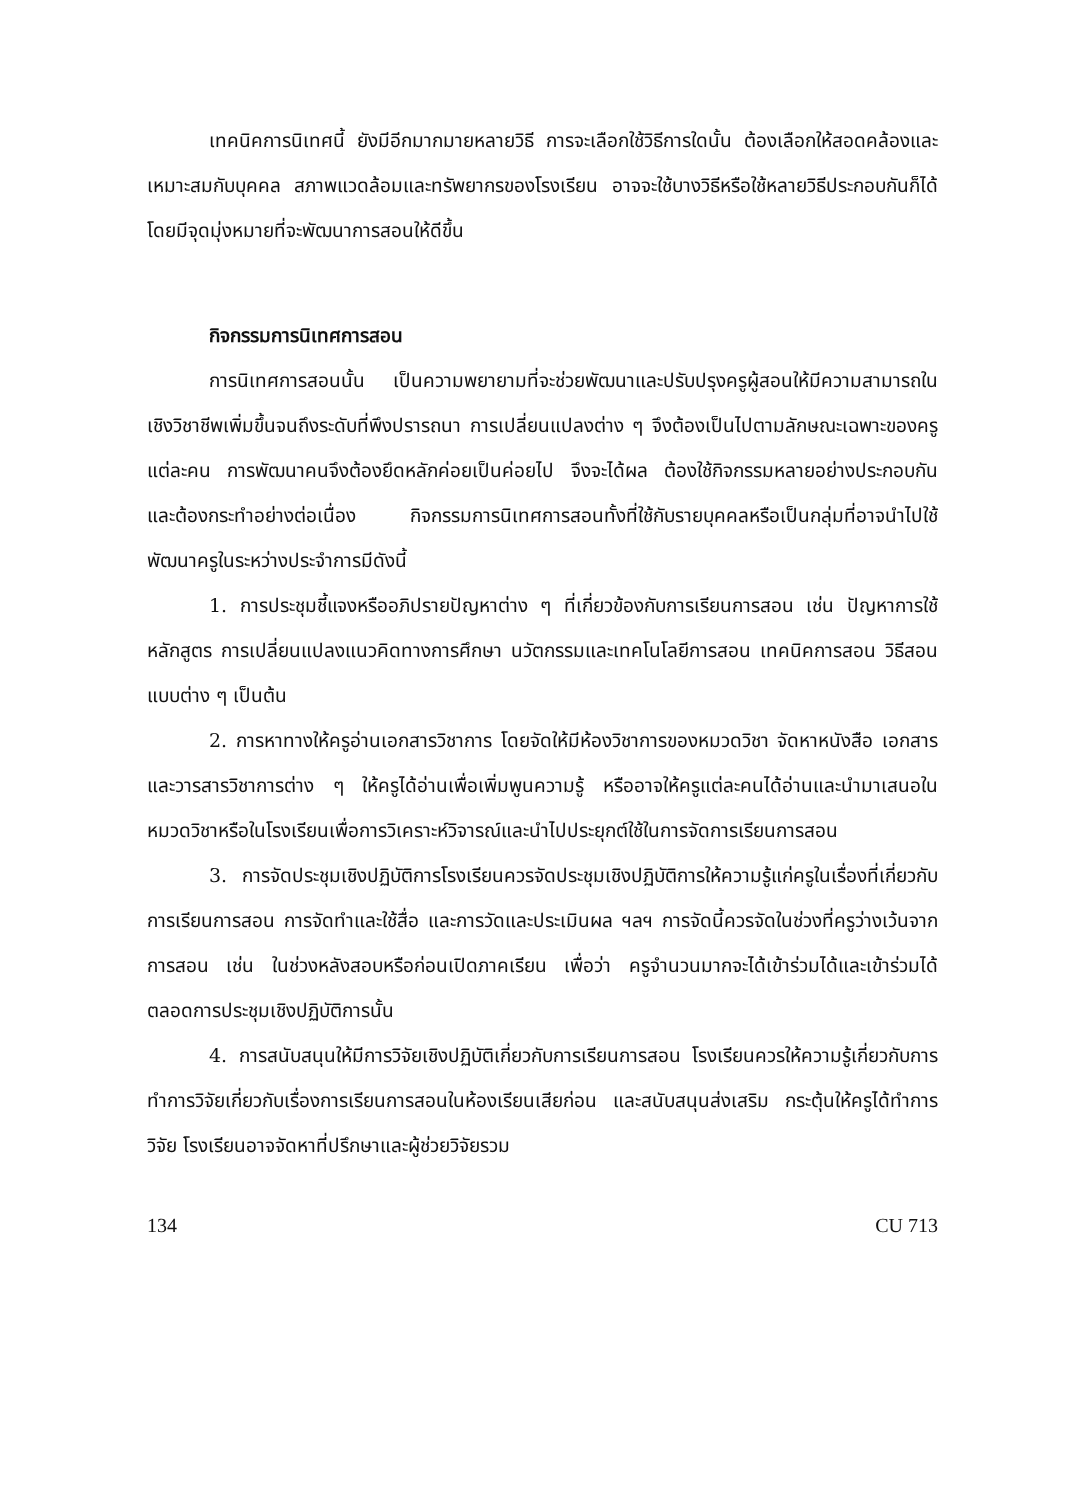เทคนิคการนิเทศนี้ ยังมีอีกมากมายหลายวิธี การจะเลือกใช้วิธีการใดนั้น ต้องเลือกให้สอดคล้องและเหมาะสมกับบุคคล สภาพแวดล้อมและทรัพยากรของโรงเรียน อาจจะใช้บางวิธีหรือใช้หลายวิธีประกอบกันก็ได้ โดยมีจุดมุ่งหมายที่จะพัฒนาการสอนให้ดีขึ้น
กิจกรรมการนิเทศการสอน
การนิเทศการสอนนั้น เป็นความพยายามที่จะช่วยพัฒนาและปรับปรุงครูผู้สอนให้มีความสามารถในเชิงวิชาชีพเพิ่มขึ้นจนถึงระดับที่พึงปรารถนา การเปลี่ยนแปลงต่าง ๆ จึงต้องเป็นไปตามลักษณะเฉพาะของครูแต่ละคน การพัฒนาคนจึงต้องยึดหลักค่อยเป็นค่อยไป จึงจะได้ผล ต้องใช้กิจกรรมหลายอย่างประกอบกัน และต้องกระทำอย่างต่อเนื่อง กิจกรรมการนิเทศการสอนทั้งที่ใช้กับรายบุคคลหรือเป็นกลุ่มที่อาจนำไปใช้พัฒนาครูในระหว่างประจำการมีดังนี้
1. การประชุมชี้แจงหรืออภิปรายปัญหาต่าง ๆ ที่เกี่ยวข้องกับการเรียนการสอน เช่น ปัญหาการใช้หลักสูตร การเปลี่ยนแปลงแนวคิดทางการศึกษา นวัตกรรมและเทคโนโลยีการสอน เทคนิคการสอน วิธีสอนแบบต่าง ๆ เป็นต้น
2. การหาทางให้ครูอ่านเอกสารวิชาการ โดยจัดให้มีห้องวิชาการของหมวดวิชา จัดหาหนังสือ เอกสาร และวารสารวิชาการต่าง ๆ ให้ครูได้อ่านเพื่อเพิ่มพูนความรู้ หรืออาจให้ครูแต่ละคนได้อ่านและนำมาเสนอในหมวดวิชาหรือในโรงเรียนเพื่อการวิเคราะห์วิจารณ์และนำไปประยุกต์ใช้ในการจัดการเรียนการสอน
3. การจัดประชุมเชิงปฏิบัติการโรงเรียนควรจัดประชุมเชิงปฏิบัติการให้ความรู้แก่ครูในเรื่องที่เกี่ยวกับการเรียนการสอน การจัดทำและใช้สื่อ และการวัดและประเมินผล ฯลฯ การจัดนี้ควรจัดในช่วงที่ครูว่างเว้นจากการสอน เช่น ในช่วงหลังสอบหรือก่อนเปิดภาคเรียน เพื่อว่า ครูจำนวนมากจะได้เข้าร่วมได้และเข้าร่วมได้ตลอดการประชุมเชิงปฏิบัติการนั้น
4. การสนับสนุนให้มีการวิจัยเชิงปฏิบัติเกี่ยวกับการเรียนการสอน โรงเรียนควรให้ความรู้เกี่ยวกับการทำการวิจัยเกี่ยวกับเรื่องการเรียนการสอนในห้องเรียนเสียก่อน และสนับสนุนส่งเสริม กระตุ้นให้ครูได้ทำการวิจัย โรงเรียนอาจจัดหาที่ปรึกษาและผู้ช่วยวิจัยรวม
134 CU 713